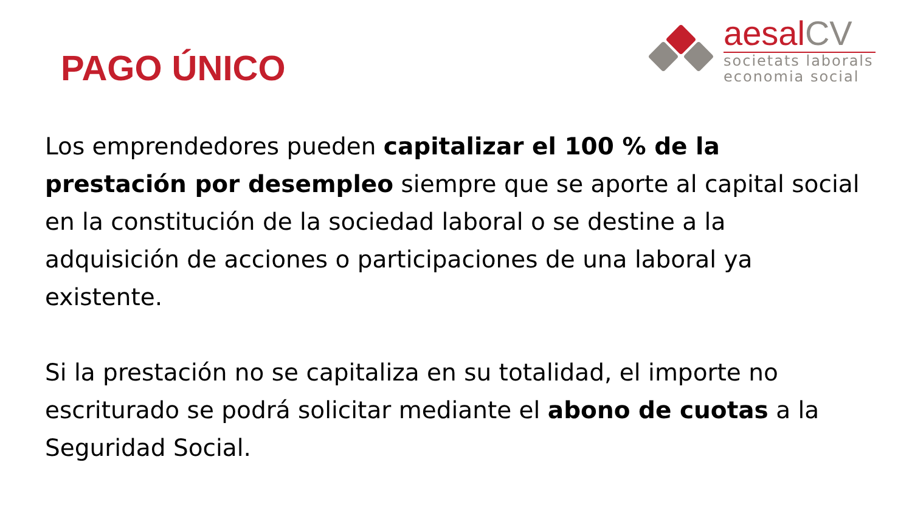PAGO ÚNICO
aesalCV
societats laborals
economia social
Los emprendedores pueden capitalizar el 100 % de la prestación por desempleo siempre que se aporte al capital social en la constitución de la sociedad laboral o se destine a la adquisición de acciones o participaciones de una laboral ya existente.
Si la prestación no se capitaliza en su totalidad, el importe no escriturado se podrá solicitar mediante el abono de cuotas a la Seguridad Social.